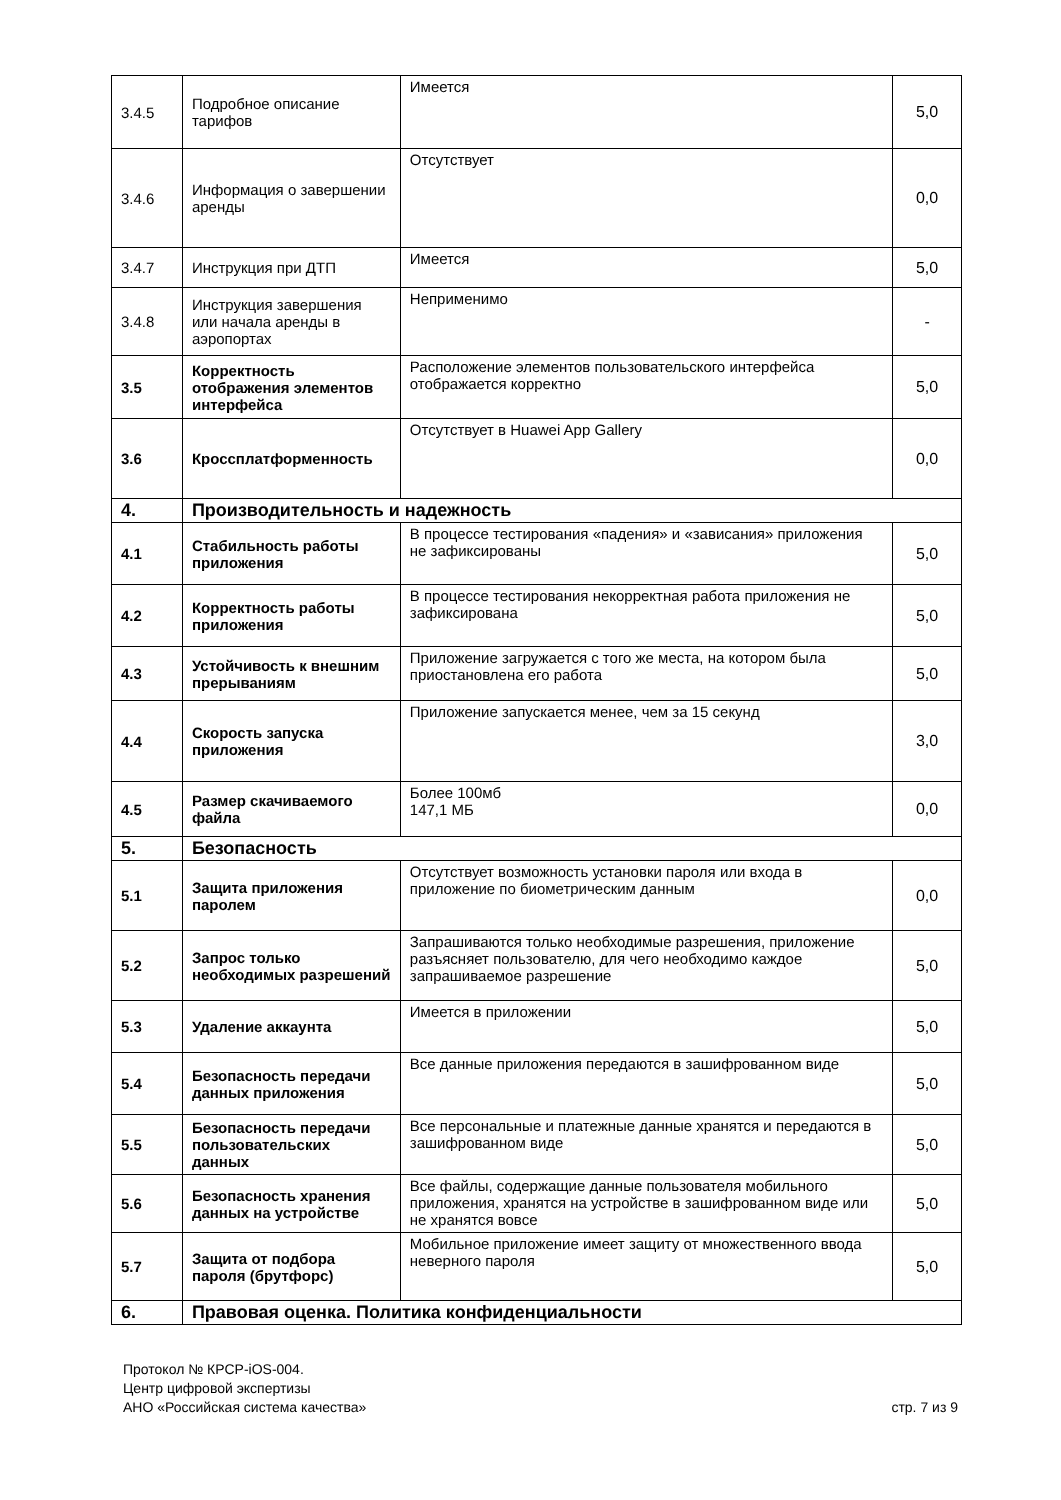| 3.4.5 | Подробное описание тарифов | Имеется | 5,0 |
| 3.4.6 | Информация о завершении аренды | Отсутствует | 0,0 |
| 3.4.7 | Инструкция при ДТП | Имеется | 5,0 |
| 3.4.8 | Инструкция завершения или начала аренды в аэропортах | Неприменимо | - |
| 3.5 | Корректность отображения элементов интерфейса | Расположение элементов пользовательского интерфейса отображается корректно | 5,0 |
| 3.6 | Кроссплатформенность | Отсутствует в Huawei App Gallery | 0,0 |
| 4. | Производительность и надежность | | |
| 4.1 | Стабильность работы приложения | В процессе тестирования «падения» и «зависания» приложения не зафиксированы | 5,0 |
| 4.2 | Корректность работы приложения | В процессе тестирования некорректная работа приложения не зафиксирована | 5,0 |
| 4.3 | Устойчивость к внешним прерываниям | Приложение загружается с того же места, на котором была приостановлена его работа | 5,0 |
| 4.4 | Скорость запуска приложения | Приложение запускается менее, чем за 15 секунд | 3,0 |
| 4.5 | Размер скачиваемого файла | Более 100мб 147,1 МБ | 0,0 |
| 5. | Безопасность | | |
| 5.1 | Защита приложения паролем | Отсутствует возможность установки пароля или входа в приложение по биометрическим данным | 0,0 |
| 5.2 | Запрос только необходимых разрешений | Запрашиваются только необходимые разрешения, приложение разъясняет пользователю, для чего необходимо каждое запрашиваемое разрешение | 5,0 |
| 5.3 | Удаление аккаунта | Имеется в приложении | 5,0 |
| 5.4 | Безопасность передачи данных приложения | Все данные приложения передаются в зашифрованном виде | 5,0 |
| 5.5 | Безопасность передачи пользовательских данных | Все персональные и платежные данные хранятся и передаются в зашифрованном виде | 5,0 |
| 5.6 | Безопасность хранения данных на устройстве | Все файлы, содержащие данные пользователя мобильного приложения, хранятся на устройстве в зашифрованном виде или не хранятся вовсе | 5,0 |
| 5.7 | Защита от подбора пароля (брутфорс) | Мобильное приложение имеет защиту от множественного ввода неверного пароля | 5,0 |
| 6. | Правовая оценка. Политика конфиденциальности | | |
Протокол № КРСР-iOS-004.
Центр цифровой экспертизы
АНО «Российская система качества» стр. 7 из 9